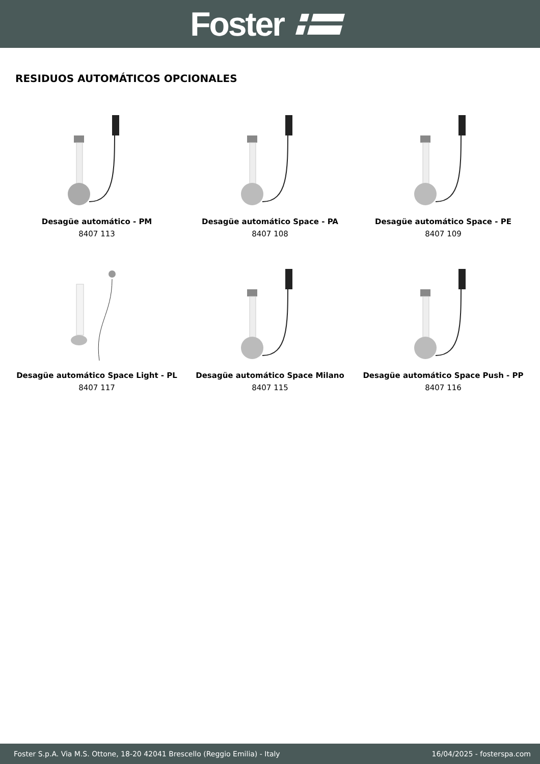Foster
RESIDUOS AUTOMÁTICOS OPCIONALES
Desagüe automático - PM
8407 113
Desagüe automático Space - PA
8407 108
Desagüe automático Space - PE
8407 109
Desagüe automático Space Light - PL
8407 117
Desagüe automático Space Milano
8407 115
Desagüe automático Space Push - PP
8407 116
Foster S.p.A. Via M.S. Ottone, 18-20 42041 Brescello (Reggio Emilia) - Italy 16/04/2025 - fosterspa.com